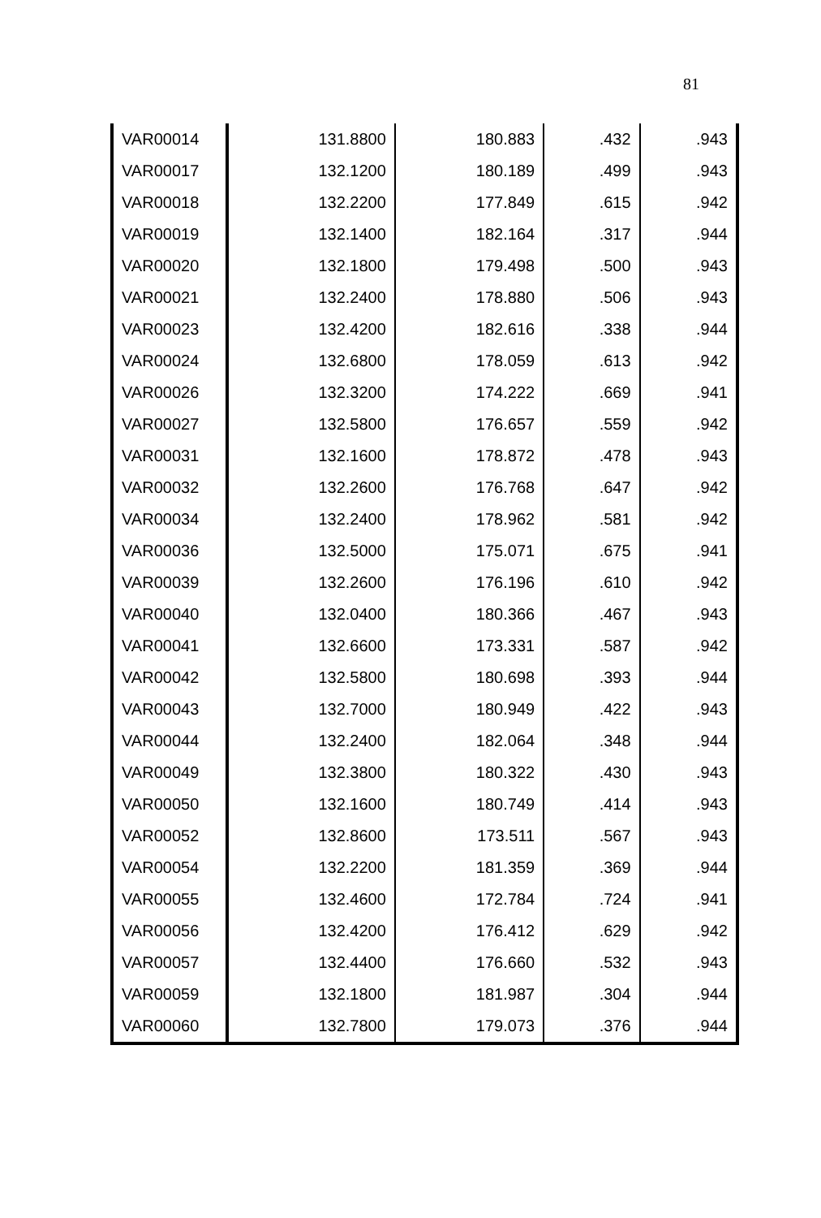81
| VAR00014 | 131.8800 | 180.883 | .432 | .943 |
| VAR00017 | 132.1200 | 180.189 | .499 | .943 |
| VAR00018 | 132.2200 | 177.849 | .615 | .942 |
| VAR00019 | 132.1400 | 182.164 | .317 | .944 |
| VAR00020 | 132.1800 | 179.498 | .500 | .943 |
| VAR00021 | 132.2400 | 178.880 | .506 | .943 |
| VAR00023 | 132.4200 | 182.616 | .338 | .944 |
| VAR00024 | 132.6800 | 178.059 | .613 | .942 |
| VAR00026 | 132.3200 | 174.222 | .669 | .941 |
| VAR00027 | 132.5800 | 176.657 | .559 | .942 |
| VAR00031 | 132.1600 | 178.872 | .478 | .943 |
| VAR00032 | 132.2600 | 176.768 | .647 | .942 |
| VAR00034 | 132.2400 | 178.962 | .581 | .942 |
| VAR00036 | 132.5000 | 175.071 | .675 | .941 |
| VAR00039 | 132.2600 | 176.196 | .610 | .942 |
| VAR00040 | 132.0400 | 180.366 | .467 | .943 |
| VAR00041 | 132.6600 | 173.331 | .587 | .942 |
| VAR00042 | 132.5800 | 180.698 | .393 | .944 |
| VAR00043 | 132.7000 | 180.949 | .422 | .943 |
| VAR00044 | 132.2400 | 182.064 | .348 | .944 |
| VAR00049 | 132.3800 | 180.322 | .430 | .943 |
| VAR00050 | 132.1600 | 180.749 | .414 | .943 |
| VAR00052 | 132.8600 | 173.511 | .567 | .943 |
| VAR00054 | 132.2200 | 181.359 | .369 | .944 |
| VAR00055 | 132.4600 | 172.784 | .724 | .941 |
| VAR00056 | 132.4200 | 176.412 | .629 | .942 |
| VAR00057 | 132.4400 | 176.660 | .532 | .943 |
| VAR00059 | 132.1800 | 181.987 | .304 | .944 |
| VAR00060 | 132.7800 | 179.073 | .376 | .944 |